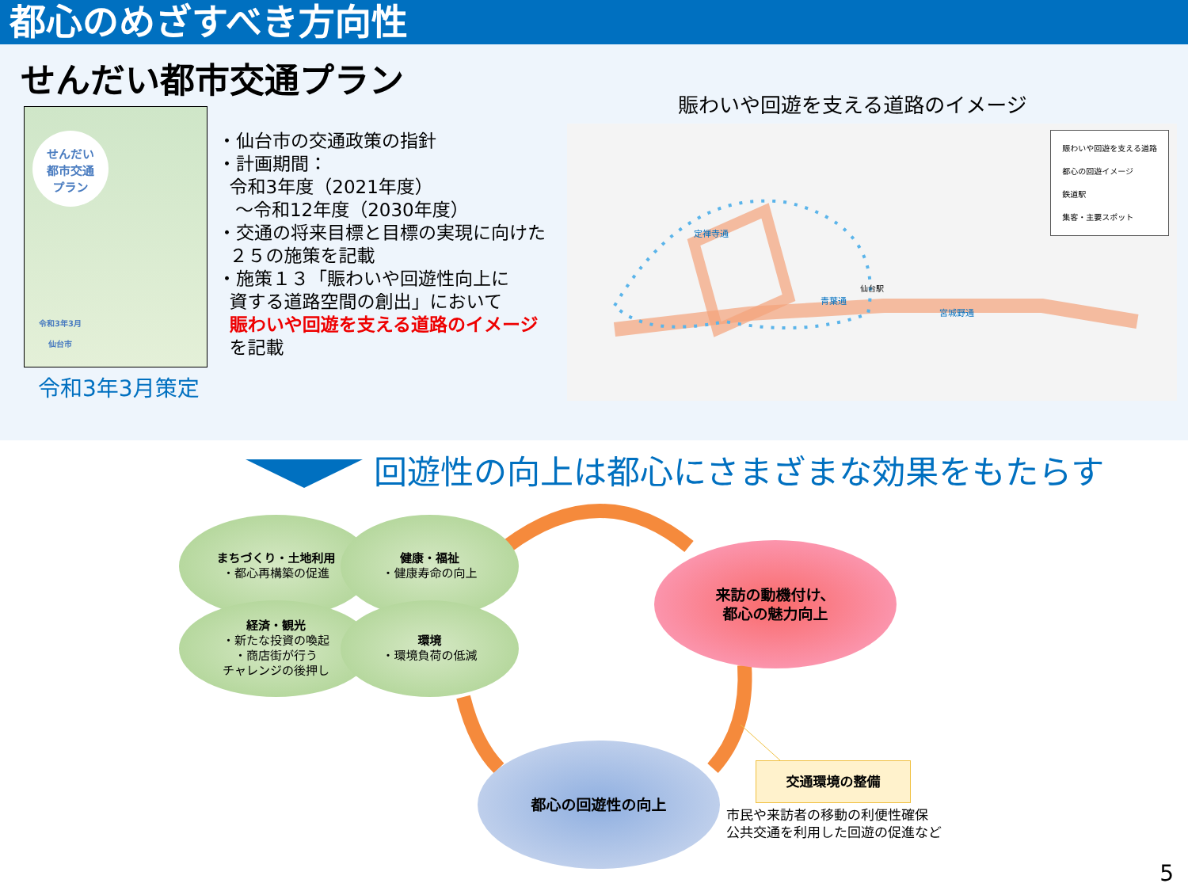都心のめざすべき方向性
せんだい都市交通プラン
せんだい
都市交通
プラン
令和3年3月
仙台市
令和3年3月策定
・仙台市の交通政策の指針
・計画期間：
令和3年度（2021年度）
～令和12年度（2030年度）
・交通の将来目標と目標の実現に向けた
２５の施策を記載
・施策１３「賑わいや回遊性向上に
資する道路空間の創出」において
賑わいや回遊を支える道路のイメージ
を記載
賑わいや回遊を支える道路のイメージ
賑わいや回遊を支える道路
都心の回遊イメージ
鉄道駅
集客・主要スポット
仙台駅
定禅寺通
青葉通
宮城野通
回遊性の向上は都心にさまざまな効果をもたらす
まちづくり・土地利用
・都心再構築の促進
健康・福祉
・健康寿命の向上
経済・観光
・新たな投資の喚起
・商店街が行う
チャレンジの後押し
環境
・環境負荷の低減
来訪の動機付け、
都心の魅力向上
都心の回遊性の向上
交通環境の整備
市民や来訪者の移動の利便性確保
公共交通を利用した回遊の促進など
5